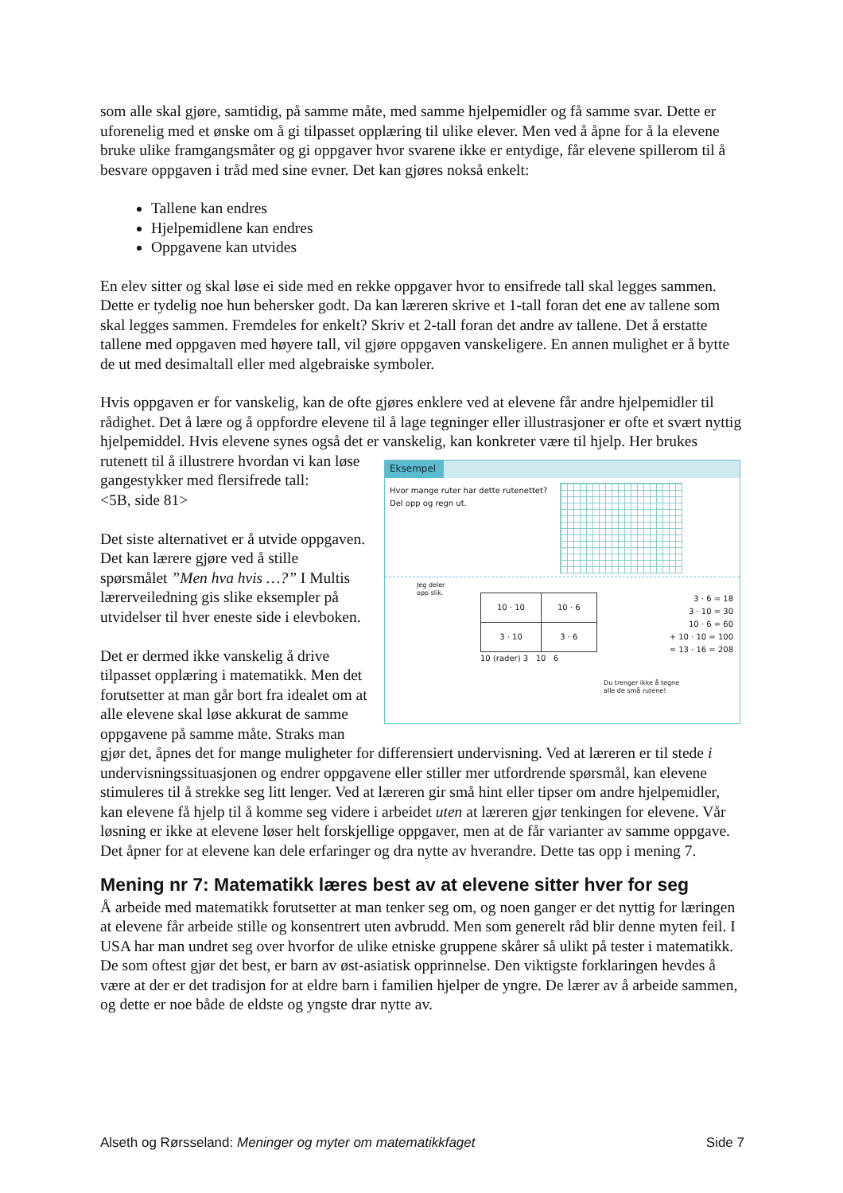som alle skal gjøre, samtidig, på samme måte, med samme hjelpemidler og få samme svar. Dette er uforenelig med et ønske om å gi tilpasset opplæring til ulike elever. Men ved å åpne for å la elevene bruke ulike framgangsmåter og gi oppgaver hvor svarene ikke er entydige, får elevene spillerom til å besvare oppgaven i tråd med sine evner. Det kan gjøres nokså enkelt:
Tallene kan endres
Hjelpemidlene kan endres
Oppgavene kan utvides
En elev sitter og skal løse ei side med en rekke oppgaver hvor to ensifrede tall skal legges sammen. Dette er tydelig noe hun behersker godt. Da kan læreren skrive et 1-tall foran det ene av tallene som skal legges sammen. Fremdeles for enkelt? Skriv et 2-tall foran det andre av tallene. Det å erstatte tallene med oppgaven med høyere tall, vil gjøre oppgaven vanskeligere. En annen mulighet er å bytte de ut med desimaltall eller med algebraiske symboler.
Hvis oppgaven er for vanskelig, kan de ofte gjøres enklere ved at elevene får andre hjelpemidler til rådighet. Det å lære og å oppfordre elevene til å lage tegninger eller illustrasjoner er ofte et svært nyttig hjelpemiddel. Hvis elevene synes også det er vanskelig,
Eksempel
Hvor mange ruter har dette rutenettet?
Del opp og regn ut.
Jeg deler
opp slik.
| 10 · 10 | 10 · 6 |
| 3 · 10 | 3 · 6 |
10 (rader) 3 10 6
3 · 6 = 18
3 · 10 = 30
10 · 6 = 60
+ 10 · 10 = 100
= 13 · 16 = 208
Du trenger ikke å tegne
alle de små rutene!
kan konkreter være til hjelp. Her brukes rutenett til å illustrere hvordan vi kan løse gangestykker med flersifrede tall:
<5B, side 81>
Det siste alternativet er å utvide oppgaven. Det kan lærere gjøre ved å stille spørsmålet ”Men hva hvis …?” I Multis lærerveiledning gis slike eksempler på utvidelser til hver eneste side i elevboken.
Det er dermed ikke vanskelig å drive tilpasset opplæring i matematikk. Men det forutsetter at man går bort fra idealet om at alle elevene skal løse akkurat de samme oppgavene på samme måte. Straks man gjør det, åpnes det for mange muligheter for differensiert undervisning. Ved at læreren er til stede i undervisningssituasjonen og endrer oppgavene eller stiller mer utfordrende spørsmål, kan elevene stimuleres til å strekke seg litt lenger. Ved at læreren gir små hint eller tipser om andre hjelpemidler, kan elevene få hjelp til å komme seg videre i arbeidet uten at læreren gjør tenkingen for elevene. Vår løsning er ikke at elevene løser helt forskjellige oppgaver, men at de får varianter av samme oppgave. Det åpner for at elevene kan dele erfaringer og dra nytte av hverandre. Dette tas opp i mening 7.
Mening nr 7: Matematikk læres best av at elevene sitter hver for seg
Å arbeide med matematikk forutsetter at man tenker seg om, og noen ganger er det nyttig for læringen at elevene får arbeide stille og konsentrert uten avbrudd. Men som generelt råd blir denne myten feil. I USA har man undret seg over hvorfor de ulike etniske gruppene skårer så ulikt på tester i matematikk. De som oftest gjør det best, er barn av øst-asiatisk opprinnelse. Den viktigste forklaringen hevdes å være at der er det tradisjon for at eldre barn i familien hjelper de yngre. De lærer av å arbeide sammen, og dette er noe både de eldste og yngste drar nytte av.
Alseth og Rørsseland: Meninger og myter om matematikkfaget Side 7